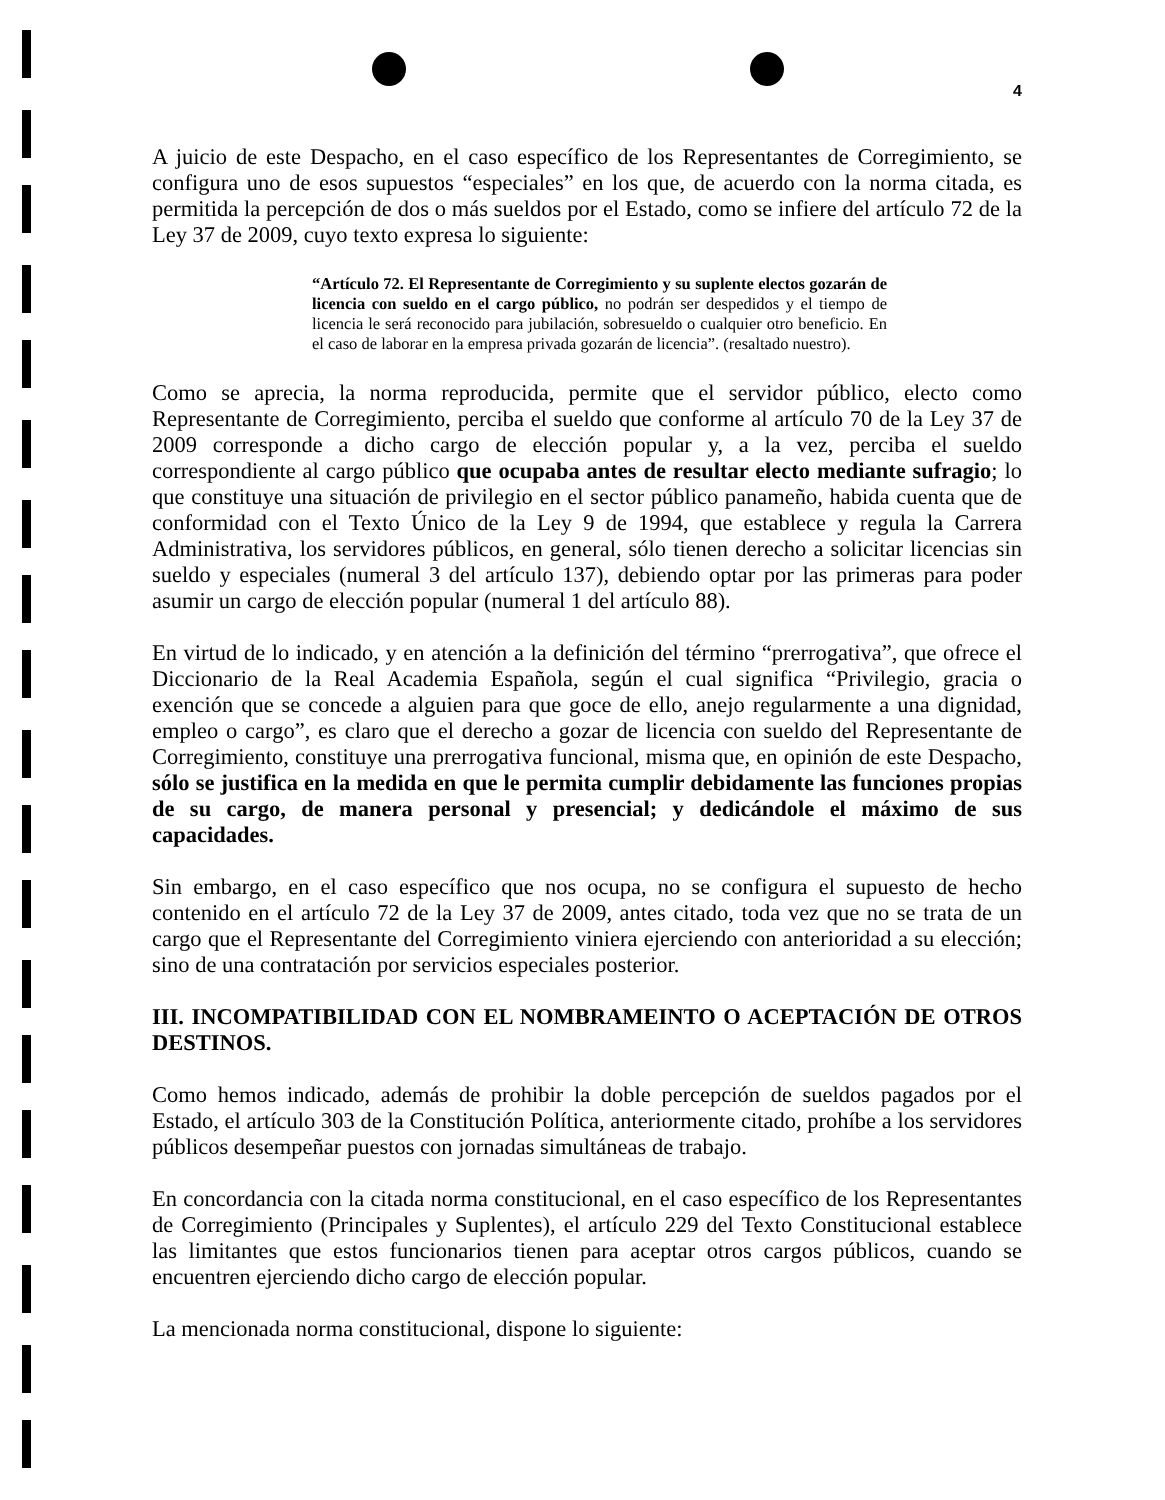4
A juicio de este Despacho, en el caso específico de los Representantes de Corregimiento, se configura uno de esos supuestos “especiales” en los que, de acuerdo con la norma citada, es permitida la percepción de dos o más sueldos por el Estado, como se infiere del artículo 72 de la Ley 37 de 2009, cuyo texto expresa lo siguiente:
“Artículo 72. El Representante de Corregimiento y su suplente electos gozarán de licencia con sueldo en el cargo público, no podrán ser despedidos y el tiempo de licencia le será reconocido para jubilación, sobresueldo o cualquier otro beneficio. En el caso de laborar en la empresa privada gozarán de licencia”. (resaltado nuestro).
Como se aprecia, la norma reproducida, permite que el servidor público, electo como Representante de Corregimiento, perciba el sueldo que conforme al artículo 70 de la Ley 37 de 2009 corresponde a dicho cargo de elección popular y, a la vez, perciba el sueldo correspondiente al cargo público que ocupaba antes de resultar electo mediante sufragio; lo que constituye una situación de privilegio en el sector público panameño, habida cuenta que de conformidad con el Texto Único de la Ley 9 de 1994, que establece y regula la Carrera Administrativa, los servidores públicos, en general, sólo tienen derecho a solicitar licencias sin sueldo y especiales (numeral 3 del artículo 137), debiendo optar por las primeras para poder asumir un cargo de elección popular (numeral 1 del artículo 88).
En virtud de lo indicado, y en atención a la definición del término “prerrogativa”, que ofrece el Diccionario de la Real Academia Española, según el cual significa “Privilegio, gracia o exención que se concede a alguien para que goce de ello, anejo regularmente a una dignidad, empleo o cargo”, es claro que el derecho a gozar de licencia con sueldo del Representante de Corregimiento, constituye una prerrogativa funcional, misma que, en opinión de este Despacho, sólo se justifica en la medida en que le permita cumplir debidamente las funciones propias de su cargo, de manera personal y presencial; y dedicándole el máximo de sus capacidades.
Sin embargo, en el caso específico que nos ocupa, no se configura el supuesto de hecho contenido en el artículo 72 de la Ley 37 de 2009, antes citado, toda vez que no se trata de un cargo que el Representante del Corregimiento viniera ejerciendo con anterioridad a su elección; sino de una contratación por servicios especiales posterior.
III. INCOMPATIBILIDAD CON EL NOMBRAMEINTO O ACEPTACIÓN DE OTROS DESTINOS.
Como hemos indicado, además de prohibir la doble percepción de sueldos pagados por el Estado, el artículo 303 de la Constitución Política, anteriormente citado, prohíbe a los servidores públicos desempeñar puestos con jornadas simultáneas de trabajo.
En concordancia con la citada norma constitucional, en el caso específico de los Representantes de Corregimiento (Principales y Suplentes), el artículo 229 del Texto Constitucional establece las limitantes que estos funcionarios tienen para aceptar otros cargos públicos, cuando se encuentren ejerciendo dicho cargo de elección popular.
La mencionada norma constitucional, dispone lo siguiente: